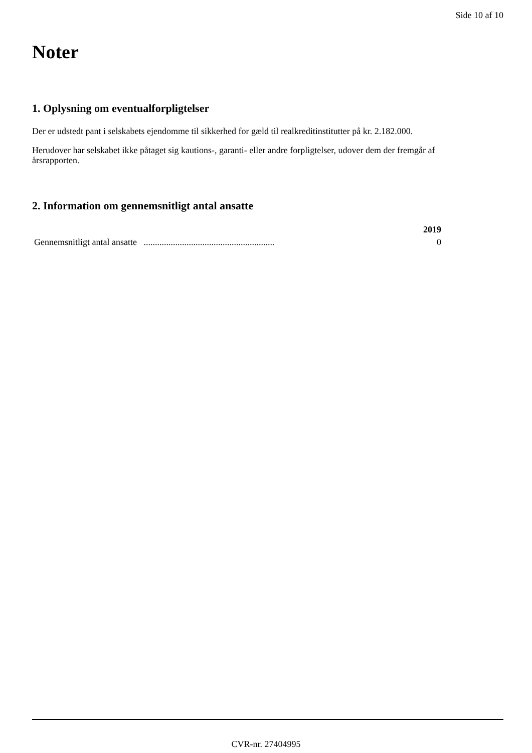Side 10 af 10
Noter
1. Oplysning om eventualforpligtelser
Der er udstedt pant i selskabets ejendomme til sikkerhed for gæld til realkreditinstitutter på kr. 2.182.000.
Herudover har selskabet ikke påtaget sig kautions-, garanti- eller andre forpligtelser, udover dem der fremgår af årsrapporten.
2. Information om gennemsnitligt antal ansatte
| | 2019 |
| --- | --- |
| Gennemsnitligt antal ansatte .......................................................... | 0 |
CVR-nr. 27404995